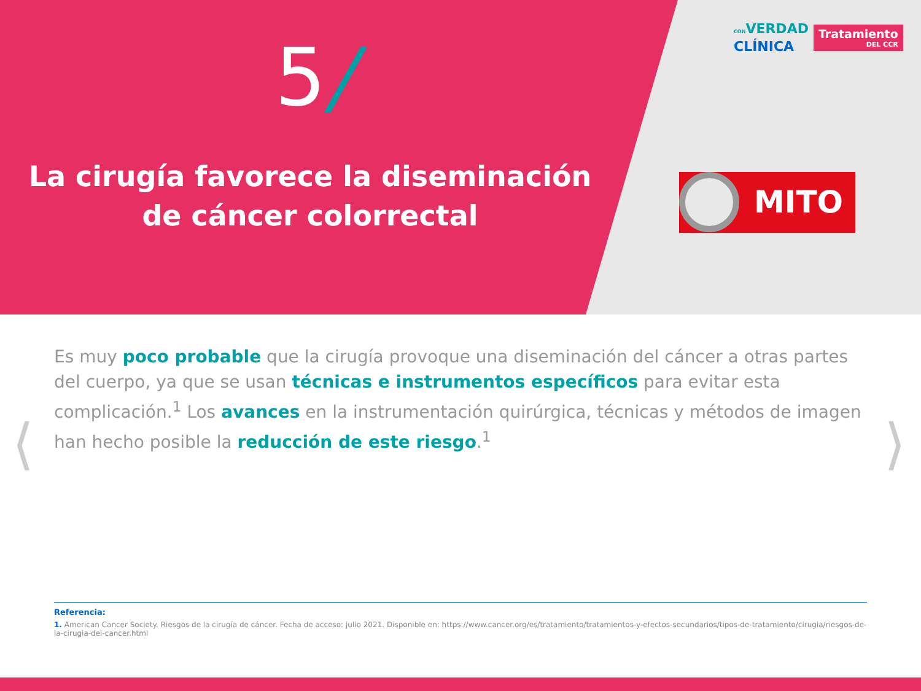5/
La cirugía favorece la diseminación de cáncer colorrectal
CONVERDAD
CLÍNICA
Tratamiento
DEL CCR
MITO
⟨ ⟩
Es muy poco probable que la cirugía provoque una diseminación del cáncer a otras partes del cuerpo, ya que se usan técnicas e instrumentos específicos para evitar esta complicación.<sup>1</sup> Los avances en la instrumentación quirúrgica, técnicas y métodos de imagen han hecho posible la reducción de este riesgo.<sup>1</sup>
Referencia:
1. American Cancer Society. Riesgos de la cirugía de cáncer. Fecha de acceso: julio 2021. Disponible en: https://www.cancer.org/es/tratamiento/tratamientos-y-efectos-secundarios/tipos-de-tratamiento/cirugia/riesgos-de-la-cirugia-del-cancer.html